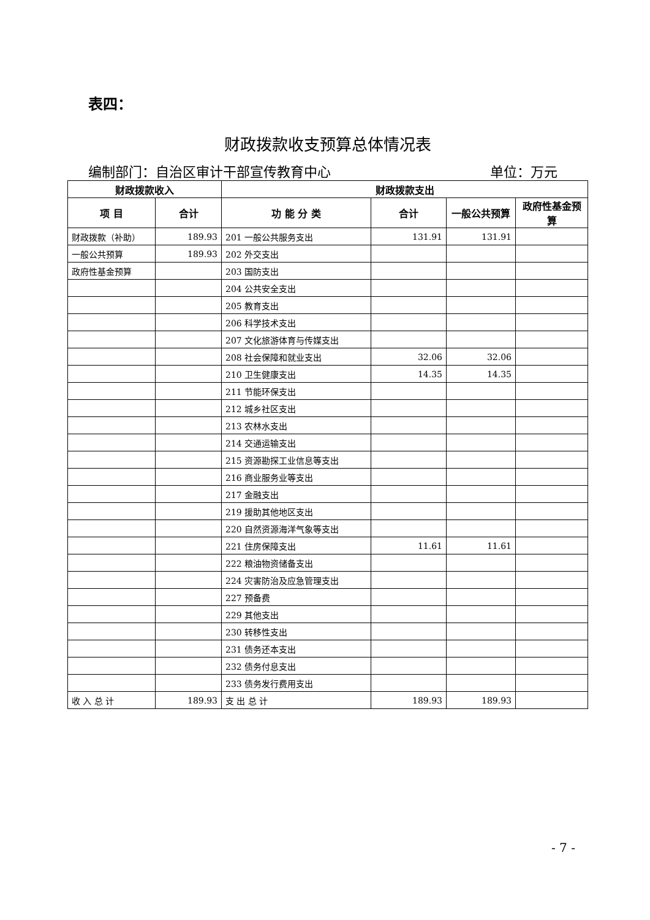表四：
财政拨款收支预算总体情况表
编制部门：自治区审计干部宣传教育中心 单位：万元
| 财政拨款收入 | | 财政拨款支出 | | | |
| --- | --- | --- | --- | --- | --- |
| 项 目 | 合计 | 功 能 分 类 | 合计 | 一般公共预算 | 政府性基金预算 |
| 财政拨款（补助） | 189.93 | 201 一般公共服务支出 | 131.91 | 131.91 | |
| 一般公共预算 | 189.93 | 202 外交支出 | | | |
| 政府性基金预算 | | 203 国防支出 | | | |
| | | 204 公共安全支出 | | | |
| | | 205 教育支出 | | | |
| | | 206 科学技术支出 | | | |
| | | 207 文化旅游体育与传媒支出 | | | |
| | | 208 社会保障和就业支出 | 32.06 | 32.06 | |
| | | 210 卫生健康支出 | 14.35 | 14.35 | |
| | | 211 节能环保支出 | | | |
| | | 212 城乡社区支出 | | | |
| | | 213 农林水支出 | | | |
| | | 214 交通运输支出 | | | |
| | | 215 资源勘探工业信息等支出 | | | |
| | | 216 商业服务业等支出 | | | |
| | | 217 金融支出 | | | |
| | | 219 援助其他地区支出 | | | |
| | | 220 自然资源海洋气象等支出 | | | |
| | | 221 住房保障支出 | 11.61 | 11.61 | |
| | | 222 粮油物资储备支出 | | | |
| | | 224 灾害防治及应急管理支出 | | | |
| | | 227 预备费 | | | |
| | | 229 其他支出 | | | |
| | | 230 转移性支出 | | | |
| | | 231 债务还本支出 | | | |
| | | 232 债务付息支出 | | | |
| | | 233 债务发行费用支出 | | | |
| 收 入 总 计 | 189.93 | 支 出 总 计 | 189.93 | 189.93 | |
- 7 -